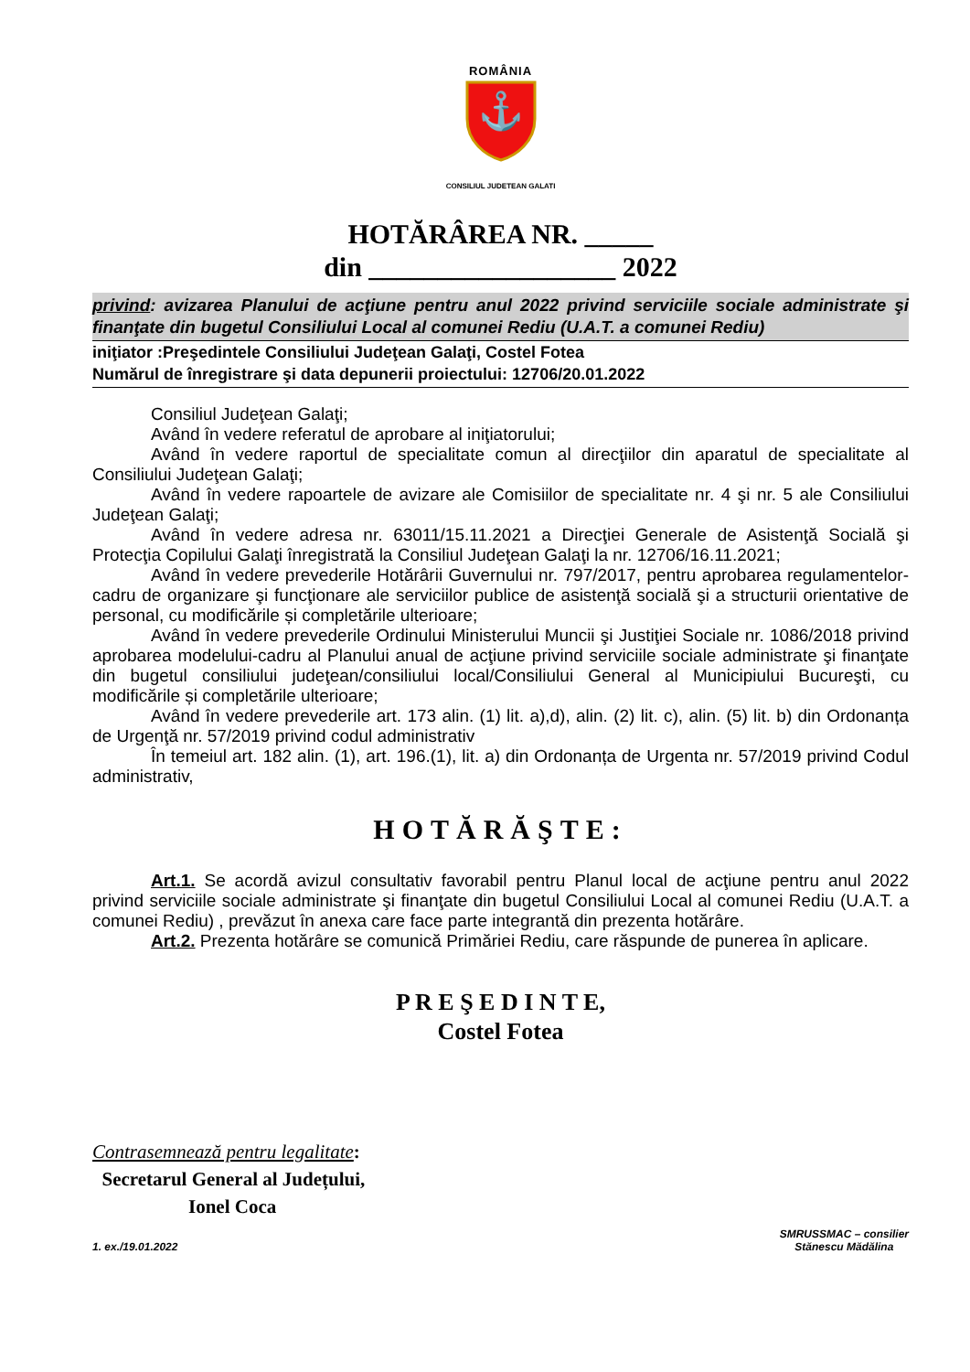ROMÂNIA
⚓
CONSILIUL JUDETEAN GALATI
HOTĂRÂREA NR. _____
din __________________ 2022
privind: avizarea Planului de acţiune pentru anul 2022 privind serviciile sociale administrate şi finanţate din bugetul Consiliului Local al comunei Rediu (U.A.T. a comunei Rediu)
iniţiator :Preşedintele Consiliului Judeţean Galaţi, Costel Fotea
Numărul de înregistrare şi data depunerii proiectului: 12706/20.01.2022
Consiliul Judeţean Galaţi;
Având în vedere referatul de aprobare al iniţiatorului;
Având în vedere raportul de specialitate comun al direcţiilor din aparatul de specialitate al Consiliului Judeţean Galaţi;
Având în vedere rapoartele de avizare ale Comisiilor de specialitate nr. 4 şi nr. 5 ale Consiliului Judeţean Galaţi;
Având în vedere adresa nr. 63011/15.11.2021 a Direcţiei Generale de Asistenţă Socială şi Protecţia Copilului Galaţi înregistrată la Consiliul Judeţean Galaţi la nr. 12706/16.11.2021;
Având în vedere prevederile Hotărârii Guvernului nr. 797/2017, pentru aprobarea regulamentelor-cadru de organizare şi funcţionare ale serviciilor publice de asistenţă socială şi a structurii orientative de personal, cu modificările și completările ulterioare;
Având în vedere prevederile Ordinului Ministerului Muncii şi Justiţiei Sociale nr. 1086/2018 privind aprobarea modelului-cadru al Planului anual de acţiune privind serviciile sociale administrate şi finanţate din bugetul consiliului judeţean/consiliului local/Consiliului General al Municipiului Bucureşti, cu modificările și completările ulterioare;
Având în vedere prevederile art. 173 alin. (1) lit. a),d), alin. (2) lit. c), alin. (5) lit. b) din Ordonanța de Urgenţă nr. 57/2019 privind codul administrativ
În temeiul art. 182 alin. (1), art. 196.(1), lit. a) din Ordonanța de Urgenta nr. 57/2019 privind Codul administrativ,
HOTĂRĂŞTE:
Art.1. Se acordă avizul consultativ favorabil pentru Planul local de acţiune pentru anul 2022 privind serviciile sociale administrate şi finanţate din bugetul Consiliului Local al comunei Rediu (U.A.T. a comunei Rediu) , prevăzut în anexa care face parte integrantă din prezenta hotărâre.
Art.2. Prezenta hotărâre se comunică Primăriei Rediu, care răspunde de punerea în aplicare.
P R E Ş E D I N T E,
Costel Fotea
Contrasemnează pentru legalitate:
Secretarul General al Județului,
Ionel Coca
1. ex./19.01.2022 SMRUSSMAC – consilier
Stănescu Mădălina